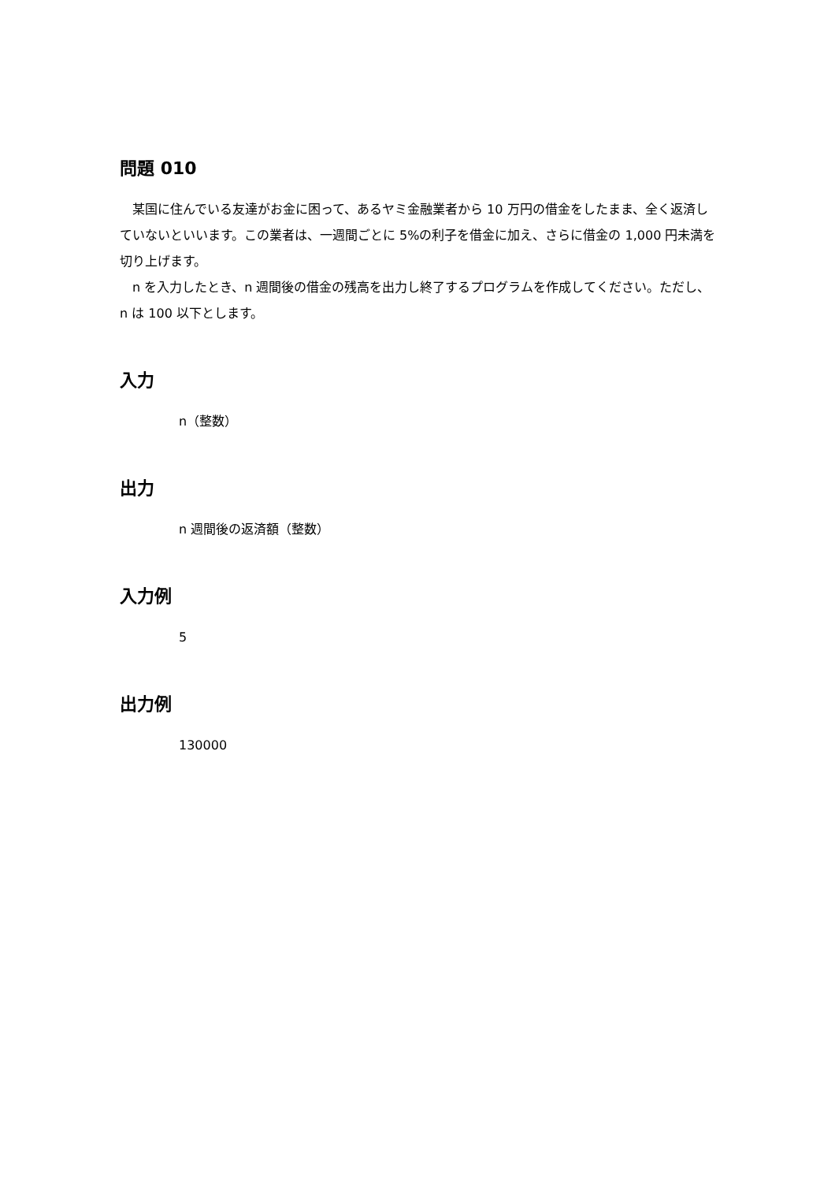問題 010
　某国に住んでいる友達がお金に困って、あるヤミ金融業者から 10 万円の借金をしたまま、全く返済していないといいます。この業者は、一週間ごとに 5%の利子を借金に加え、さらに借金の 1,000 円未満を切り上げます。
　n を入力したとき、n 週間後の借金の残高を出力し終了するプログラムを作成してください。ただし、 n は 100 以下とします。
入力
n（整数）
出力
n 週間後の返済額（整数）
入力例
5
出力例
130000